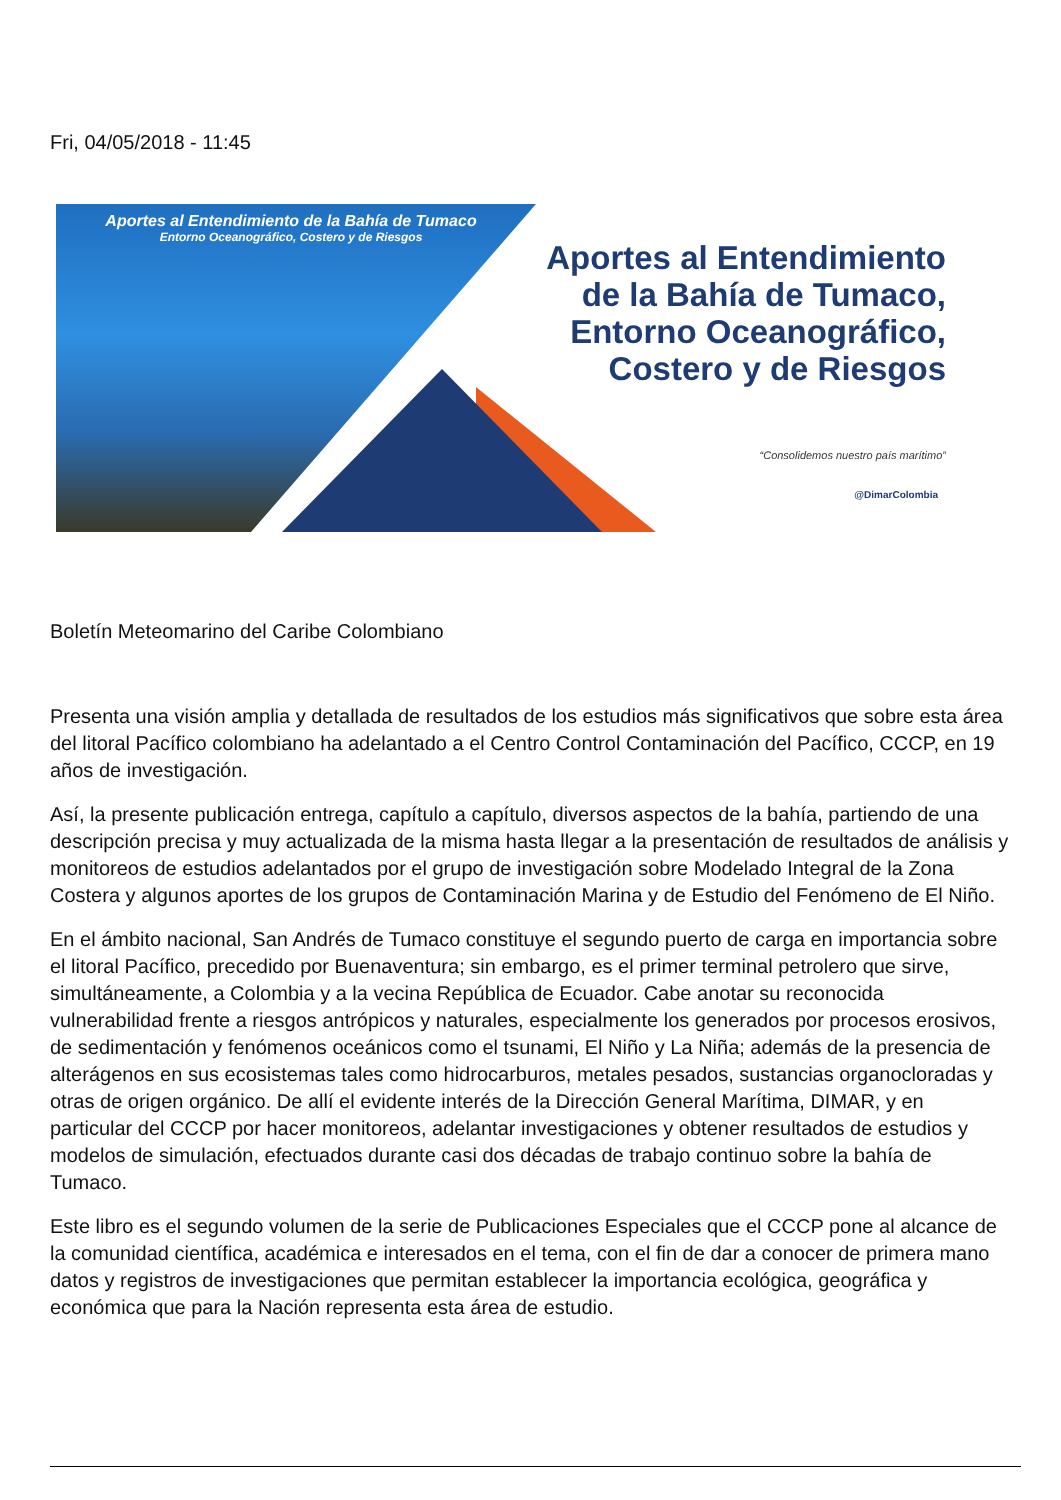Fri, 04/05/2018 - 11:45
Aportes al Entendimiento de la Bahía de Tumaco
Entorno Oceanográfico, Costero y de Riesgos
Aportes al Entendimiento de la Bahía de Tumaco, Entorno Oceanográfico, Costero y de Riesgos
“Consolidemos nuestro país marítimo”
@DimarColombia
Boletín Meteomarino del Caribe Colombiano
Presenta una visión amplia y detallada de resultados de los estudios más significativos que sobre esta área del litoral Pacífico colombiano ha adelantado a el Centro Control Contaminación del Pacífico, CCCP, en 19 años de investigación.
Así, la presente publicación entrega, capítulo a capítulo, diversos aspectos de la bahía, partiendo de una descripción precisa y muy actualizada de la misma hasta llegar a la presentación de resultados de análisis y monitoreos de estudios adelantados por el grupo de investigación sobre Modelado Integral de la Zona Costera y algunos aportes de los grupos de Contaminación Marina y de Estudio del Fenómeno de El Niño.
En el ámbito nacional, San Andrés de Tumaco constituye el segundo puerto de carga en importancia sobre el litoral Pacífico, precedido por Buenaventura; sin embargo, es el primer terminal petrolero que sirve, simultáneamente, a Colombia y a la vecina República de Ecuador. Cabe anotar su reconocida vulnerabilidad frente a riesgos antrópicos y naturales, especialmente los generados por procesos erosivos, de sedimentación y fenómenos oceánicos como el tsunami, El Niño y La Niña; además de la presencia de alterágenos en sus ecosistemas tales como hidrocarburos, metales pesados, sustancias organocloradas y otras de origen orgánico. De allí el evidente interés de la Dirección General Marítima, DIMAR, y en particular del CCCP por hacer monitoreos, adelantar investigaciones y obtener resultados de estudios y modelos de simulación, efectuados durante casi dos décadas de trabajo continuo sobre la bahía de Tumaco.
Este libro es el segundo volumen de la serie de Publicaciones Especiales que el CCCP pone al alcance de la comunidad científica, académica e interesados en el tema, con el fin de dar a conocer de primera mano datos y registros de investigaciones que permitan establecer la importancia ecológica, geográfica y económica que para la Nación representa esta área de estudio.